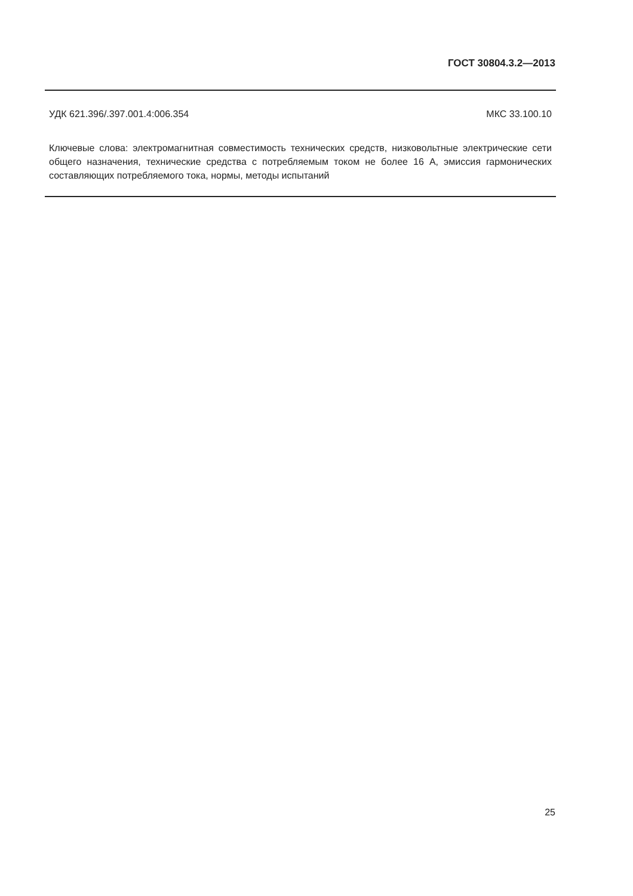ГОСТ 30804.3.2—2013
УДК 621.396/.397.001.4:006.354 МКС 33.100.10
Ключевые слова: электромагнитная совместимость технических средств, низковольтные электрические сети общего назначения, технические средства с потребляемым током не более 16 А, эмиссия гармонических составляющих потребляемого тока, нормы, методы испытаний
25